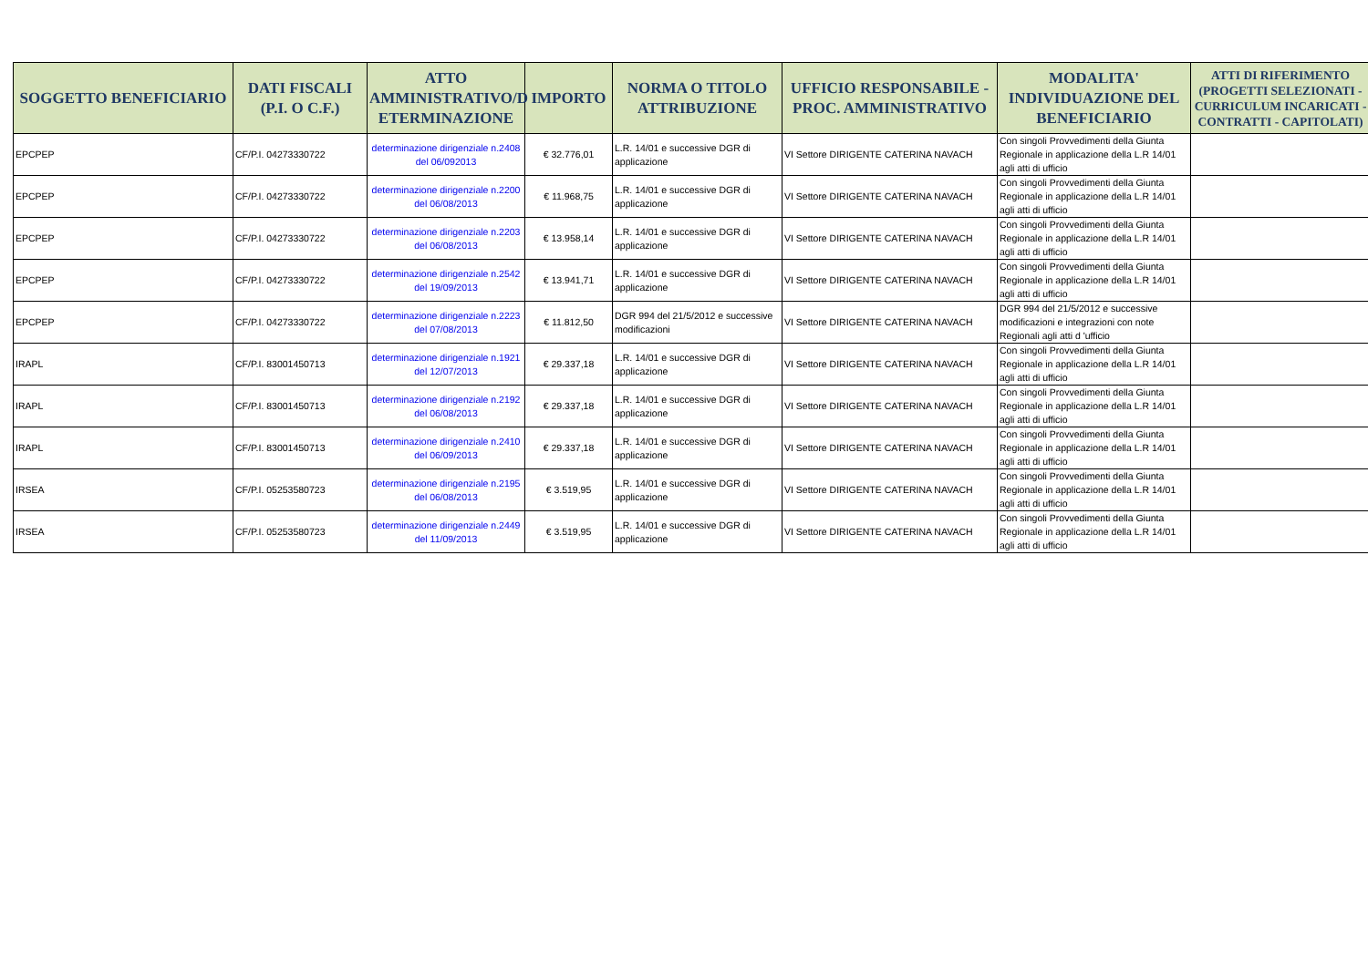| SOGGETTO BENEFICIARIO | DATI FISCALI (P.I. O C.F.) | ATTO AMMINISTRATIVO/D ETERMINAZIONE | IMPORTO | NORMA O TITOLO ATTRIBUZIONE | UFFICIO RESPONSABILE - PROC. AMMINISTRATIVO | MODALITA' INDIVIDUAZIONE DEL BENEFICIARIO | ATTI DI RIFERIMENTO (PROGETTI SELEZIONATI - CURRICULUM INCARICATI - CONTRATTI - CAPITOLATI) |
| --- | --- | --- | --- | --- | --- | --- | --- |
| EPCPEP | CF/P.I. 04273330722 | determinazione dirigenziale n.2408 del 06/092013 | € 32.776,01 | L.R. 14/01 e successive DGR di applicazione | VI Settore DIRIGENTE CATERINA NAVACH | Con singoli Provvedimenti della Giunta Regionale in applicazione della L.R 14/01 agli atti di ufficio | |
| EPCPEP | CF/P.I. 04273330722 | determinazione dirigenziale n.2200 del 06/08/2013 | € 11.968,75 | L.R. 14/01 e successive DGR di applicazione | VI Settore DIRIGENTE CATERINA NAVACH | Con singoli Provvedimenti della Giunta Regionale in applicazione della L.R 14/01 agli atti di ufficio | |
| EPCPEP | CF/P.I. 04273330722 | determinazione dirigenziale n.2203 del 06/08/2013 | € 13.958,14 | L.R. 14/01 e successive DGR di applicazione | VI Settore DIRIGENTE CATERINA NAVACH | Con singoli Provvedimenti della Giunta Regionale in applicazione della L.R 14/01 agli atti di ufficio | |
| EPCPEP | CF/P.I. 04273330722 | determinazione dirigenziale n.2542 del 19/09/2013 | € 13.941,71 | L.R. 14/01 e successive DGR di applicazione | VI Settore DIRIGENTE CATERINA NAVACH | Con singoli Provvedimenti della Giunta Regionale in applicazione della L.R 14/01 agli atti di ufficio | |
| EPCPEP | CF/P.I. 04273330722 | determinazione dirigenziale n.2223 del 07/08/2013 | € 11.812,50 | DGR 994 del 21/5/2012 e successive modificazioni | VI Settore DIRIGENTE CATERINA NAVACH | DGR 994 del 21/5/2012 e successive modificazioni e integrazioni con note Regionali agli atti d 'ufficio | |
| IRAPL | CF/P.I. 83001450713 | determinazione dirigenziale n.1921 del 12/07/2013 | € 29.337,18 | L.R. 14/01 e successive DGR di applicazione | VI Settore DIRIGENTE CATERINA NAVACH | Con singoli Provvedimenti della Giunta Regionale in applicazione della L.R 14/01 agli atti di ufficio | |
| IRAPL | CF/P.I. 83001450713 | determinazione dirigenziale n.2192 del 06/08/2013 | € 29.337,18 | L.R. 14/01 e successive DGR di applicazione | VI Settore DIRIGENTE CATERINA NAVACH | Con singoli Provvedimenti della Giunta Regionale in applicazione della L.R 14/01 agli atti di ufficio | |
| IRAPL | CF/P.I. 83001450713 | determinazione dirigenziale n.2410 del 06/09/2013 | € 29.337,18 | L.R. 14/01 e successive DGR di applicazione | VI Settore DIRIGENTE CATERINA NAVACH | Con singoli Provvedimenti della Giunta Regionale in applicazione della L.R 14/01 agli atti di ufficio | |
| IRSEA | CF/P.I. 05253580723 | determinazione dirigenziale n.2195 del 06/08/2013 | € 3.519,95 | L.R. 14/01 e successive DGR di applicazione | VI Settore DIRIGENTE CATERINA NAVACH | Con singoli Provvedimenti della Giunta Regionale in applicazione della L.R 14/01 agli atti di ufficio | |
| IRSEA | CF/P.I. 05253580723 | determinazione dirigenziale n.2449 del 11/09/2013 | € 3.519,95 | L.R. 14/01 e successive DGR di applicazione | VI Settore DIRIGENTE CATERINA NAVACH | Con singoli Provvedimenti della Giunta Regionale in applicazione della L.R 14/01 agli atti di ufficio | |